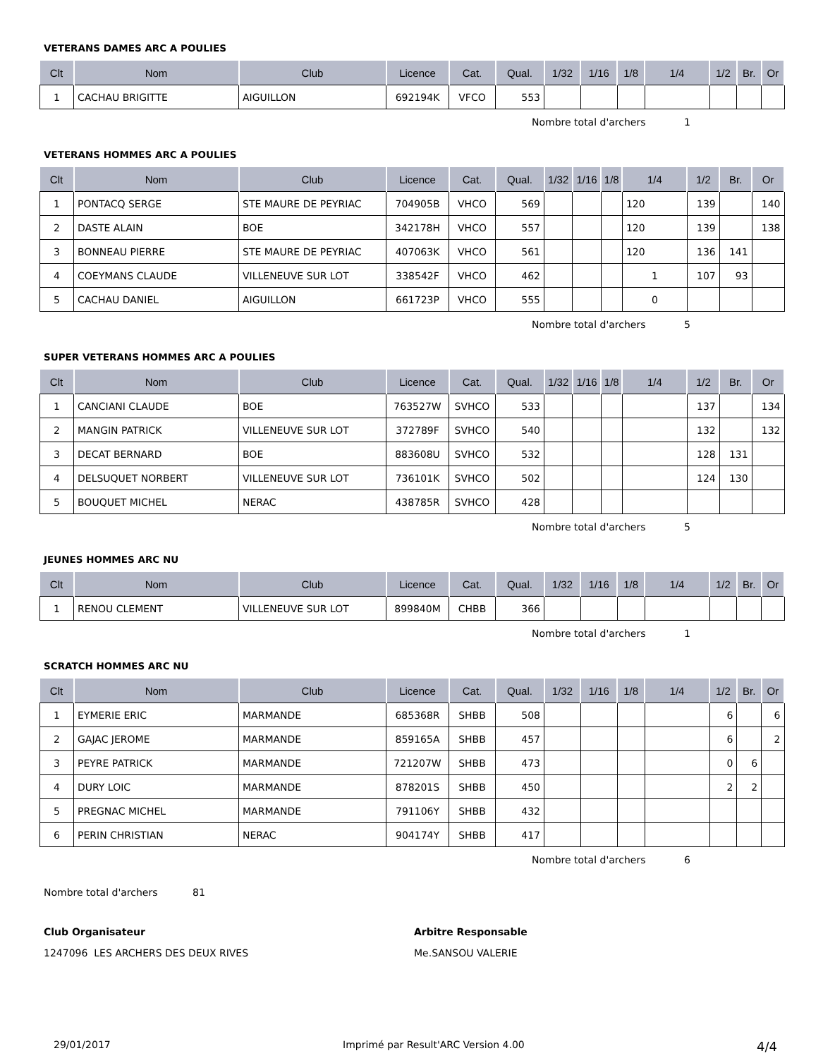VETERANS DAMES ARC A POULIES
| Clt | Nom | Club | Licence | Cat. | Qual. | 1/32 | 1/16 | 1/8 | 1/4 | 1/2 | Br. | Or |
| --- | --- | --- | --- | --- | --- | --- | --- | --- | --- | --- | --- | --- |
| 1 | CACHAU BRIGITTE | AIGUILLON | 692194K | VFCO | 553 | | | | | | | |
Nombre total d'archers 1
VETERANS HOMMES ARC A POULIES
| Clt | Nom | Club | Licence | Cat. | Qual. | 1/32 | 1/16 | 1/8 | 1/4 | 1/2 | Br. | Or |
| --- | --- | --- | --- | --- | --- | --- | --- | --- | --- | --- | --- | --- |
| 1 | PONTACQ SERGE | STE MAURE DE PEYRIAC | 704905B | VHCO | 569 | | | | 120 | 139 | | 140 |
| 2 | DASTE ALAIN | BOE | 342178H | VHCO | 557 | | | | 120 | 139 | | 138 |
| 3 | BONNEAU PIERRE | STE MAURE DE PEYRIAC | 407063K | VHCO | 561 | | | | 120 | 136 | 141 | |
| 4 | COEYMANS CLAUDE | VILLENEUVE SUR LOT | 338542F | VHCO | 462 | | | | 1 | 107 | 93 | |
| 5 | CACHAU DANIEL | AIGUILLON | 661723P | VHCO | 555 | | | | 0 | | | |
Nombre total d'archers 5
SUPER VETERANS HOMMES ARC A POULIES
| Clt | Nom | Club | Licence | Cat. | Qual. | 1/32 | 1/16 | 1/8 | 1/4 | 1/2 | Br. | Or |
| --- | --- | --- | --- | --- | --- | --- | --- | --- | --- | --- | --- | --- |
| 1 | CANCIANI CLAUDE | BOE | 763527W | SVHCO | 533 | | | | | 137 | | 134 |
| 2 | MANGIN PATRICK | VILLENEUVE SUR LOT | 372789F | SVHCO | 540 | | | | | 132 | | 132 |
| 3 | DECAT BERNARD | BOE | 883608U | SVHCO | 532 | | | | | 128 | 131 | |
| 4 | DELSUQUET NORBERT | VILLENEUVE SUR LOT | 736101K | SVHCO | 502 | | | | | 124 | 130 | |
| 5 | BOUQUET MICHEL | NERAC | 438785R | SVHCO | 428 | | | | | | | |
Nombre total d'archers 5
JEUNES HOMMES ARC NU
| Clt | Nom | Club | Licence | Cat. | Qual. | 1/32 | 1/16 | 1/8 | 1/4 | 1/2 | Br. | Or |
| --- | --- | --- | --- | --- | --- | --- | --- | --- | --- | --- | --- | --- |
| 1 | RENOU CLEMENT | VILLENEUVE SUR LOT | 899840M | CHBB | 366 | | | | | | | |
Nombre total d'archers 1
SCRATCH HOMMES ARC NU
| Clt | Nom | Club | Licence | Cat. | Qual. | 1/32 | 1/16 | 1/8 | 1/4 | 1/2 | Br. | Or |
| --- | --- | --- | --- | --- | --- | --- | --- | --- | --- | --- | --- | --- |
| 1 | EYMERIE ERIC | MARMANDE | 685368R | SHBB | 508 | | | | | 6 | | 6 |
| 2 | GAJAC JEROME | MARMANDE | 859165A | SHBB | 457 | | | | | 6 | | 2 |
| 3 | PEYRE PATRICK | MARMANDE | 721207W | SHBB | 473 | | | | | 0 | 6 | |
| 4 | DURY LOIC | MARMANDE | 878201S | SHBB | 450 | | | | | 2 | 2 | |
| 5 | PREGNAC MICHEL | MARMANDE | 791106Y | SHBB | 432 | | | | | | | |
| 6 | PERIN CHRISTIAN | NERAC | 904174Y | SHBB | 417 | | | | | | | |
Nombre total d'archers 6
Nombre total d'archers 81
Club Organisateur
1247096 LES ARCHERS DES DEUX RIVES
Arbitre Responsable
Me.SANSOU VALERIE
29/01/2017 Imprimé par Result'ARC Version 4.00 4/4